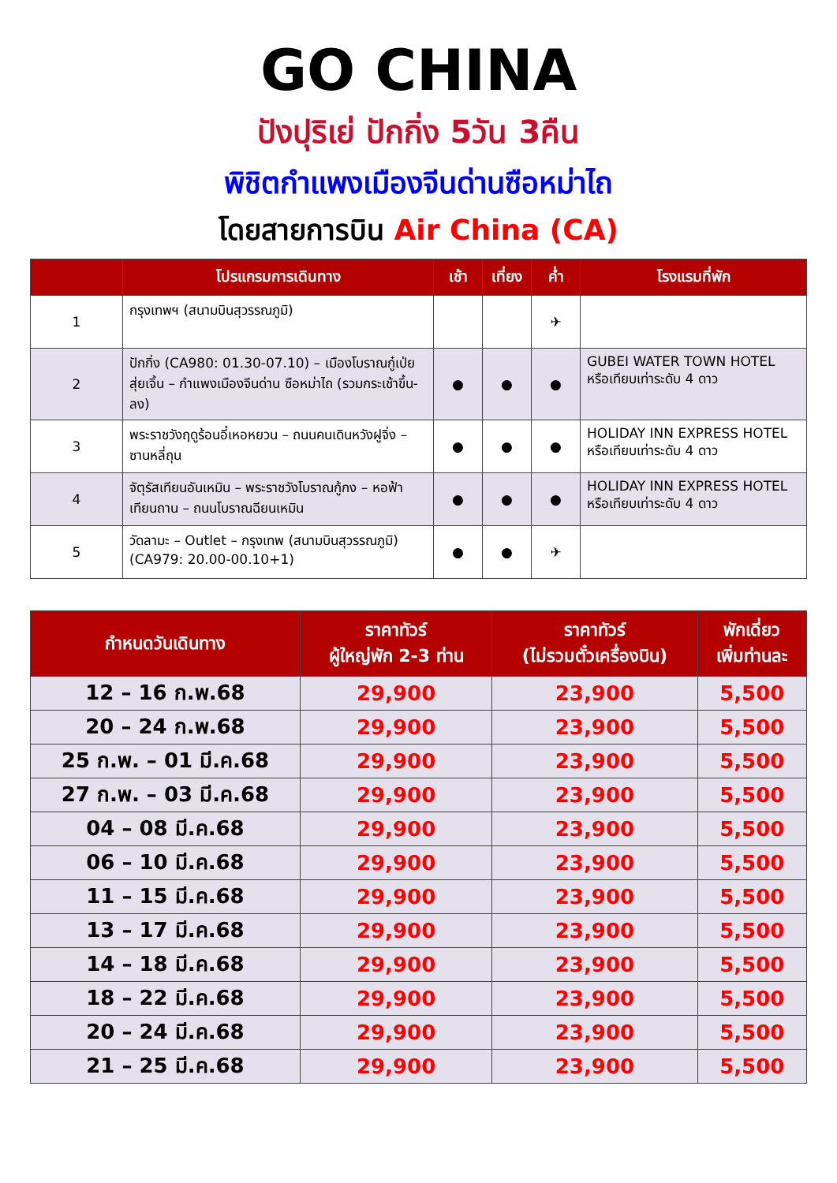GO CHINA
ปังปุริเย่ ปักกิ่ง 5วัน 3คืน
พิชิตกำแพงเมืองจีนด่านซือหม่าไถ
โดยสายการบิน Air China (CA)
| | โปรแกรมการเดินทาง | เช้า | เที่ยง | ค่ำ | โรงแรมที่พัก |
| --- | --- | --- | --- | --- | --- |
| 1 | กรุงเทพฯ (สนามบินสุวรรณภูมิ) | | | ✈ | |
| 2 | ปักกิ่ง (CA980: 01.30-07.10) – เมืองโบราณกู๋เป่ยสุ่ยเจิ้น – กำแพงเมืองจีนด่าน ซือหม่าไถ (รวมกระเช้าขึ้น-ลง) | ● | ● | ● | GUBEI WATER TOWN HOTEL หรือเทียบเท่าระดับ 4 ดาว |
| 3 | พระราชวังฤดูร้อนอี๋เหอหยวน – ถนนคนเดินหวังฝูจิ่ง – ซานหลี่ถุน | ● | ● | ● | HOLIDAY INN EXPRESS HOTEL หรือเทียบเท่าระดับ 4 ดาว |
| 4 | จัตุรัสเทียนอันเหมิน – พระราชวังโบราณกู้กง – หอฟ้าเทียนถาน – ถนนโบราณฉียนเหมิน | ● | ● | ● | HOLIDAY INN EXPRESS HOTEL หรือเทียบเท่าระดับ 4 ดาว |
| 5 | วัดลามะ – Outlet – กรุงเทพ (สนามบินสุวรรณภูมิ) (CA979: 20.00-00.10+1) | ● | ● | ✈ | |
| กำหนดวันเดินทาง | ราคาทัวร์ ผู้ใหญ่พัก 2-3 ท่าน | ราคาทัวร์ (ไม่รวมตั๋วเครื่องบิน) | พักเดี่ยว เพิ่มท่านละ |
| --- | --- | --- | --- |
| 12 – 16 ก.พ.68 | 29,900 | 23,900 | 5,500 |
| 20 – 24 ก.พ.68 | 29,900 | 23,900 | 5,500 |
| 25 ก.พ. – 01 มี.ค.68 | 29,900 | 23,900 | 5,500 |
| 27 ก.พ. – 03 มี.ค.68 | 29,900 | 23,900 | 5,500 |
| 04 – 08 มี.ค.68 | 29,900 | 23,900 | 5,500 |
| 06 – 10 มี.ค.68 | 29,900 | 23,900 | 5,500 |
| 11 – 15 มี.ค.68 | 29,900 | 23,900 | 5,500 |
| 13 – 17 มี.ค.68 | 29,900 | 23,900 | 5,500 |
| 14 – 18 มี.ค.68 | 29,900 | 23,900 | 5,500 |
| 18 – 22 มี.ค.68 | 29,900 | 23,900 | 5,500 |
| 20 – 24 มี.ค.68 | 29,900 | 23,900 | 5,500 |
| 21 – 25 มี.ค.68 | 29,900 | 23,900 | 5,500 |